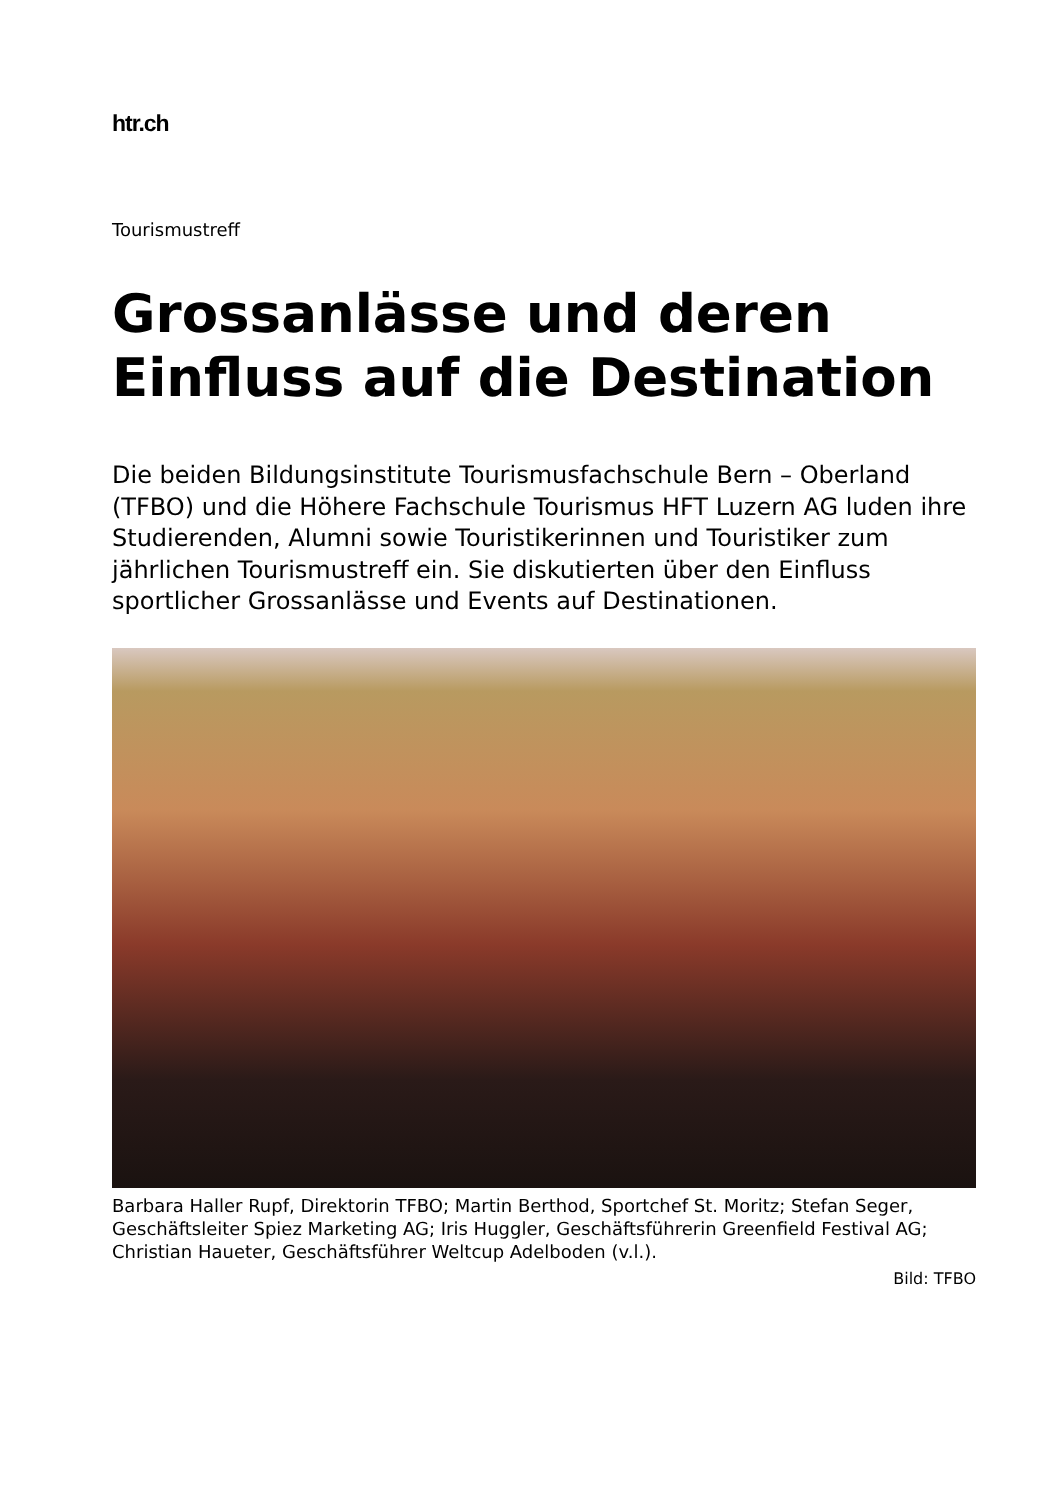htr.ch
Tourismustreff
Grossanlässe und deren Einfluss auf die Destination
Die beiden Bildungsinstitute Tourismusfachschule Bern – Oberland (TFBO) und die Höhere Fachschule Tourismus HFT Luzern AG luden ihre Studierenden, Alumni sowie Touristikerinnen und Touristiker zum jährlichen Tourismustreff ein. Sie diskutierten über den Einfluss sportlicher Grossanlässe und Events auf Destinationen.
Barbara Haller Rupf, Direktorin TFBO; Martin Berthod, Sportchef St. Moritz; Stefan Seger, Geschäftsleiter Spiez Marketing AG; Iris Huggler, Geschäftsführerin Greenfield Festival AG; Christian Haueter, Geschäftsführer Weltcup Adelboden (v.l.).
Bild: TFBO